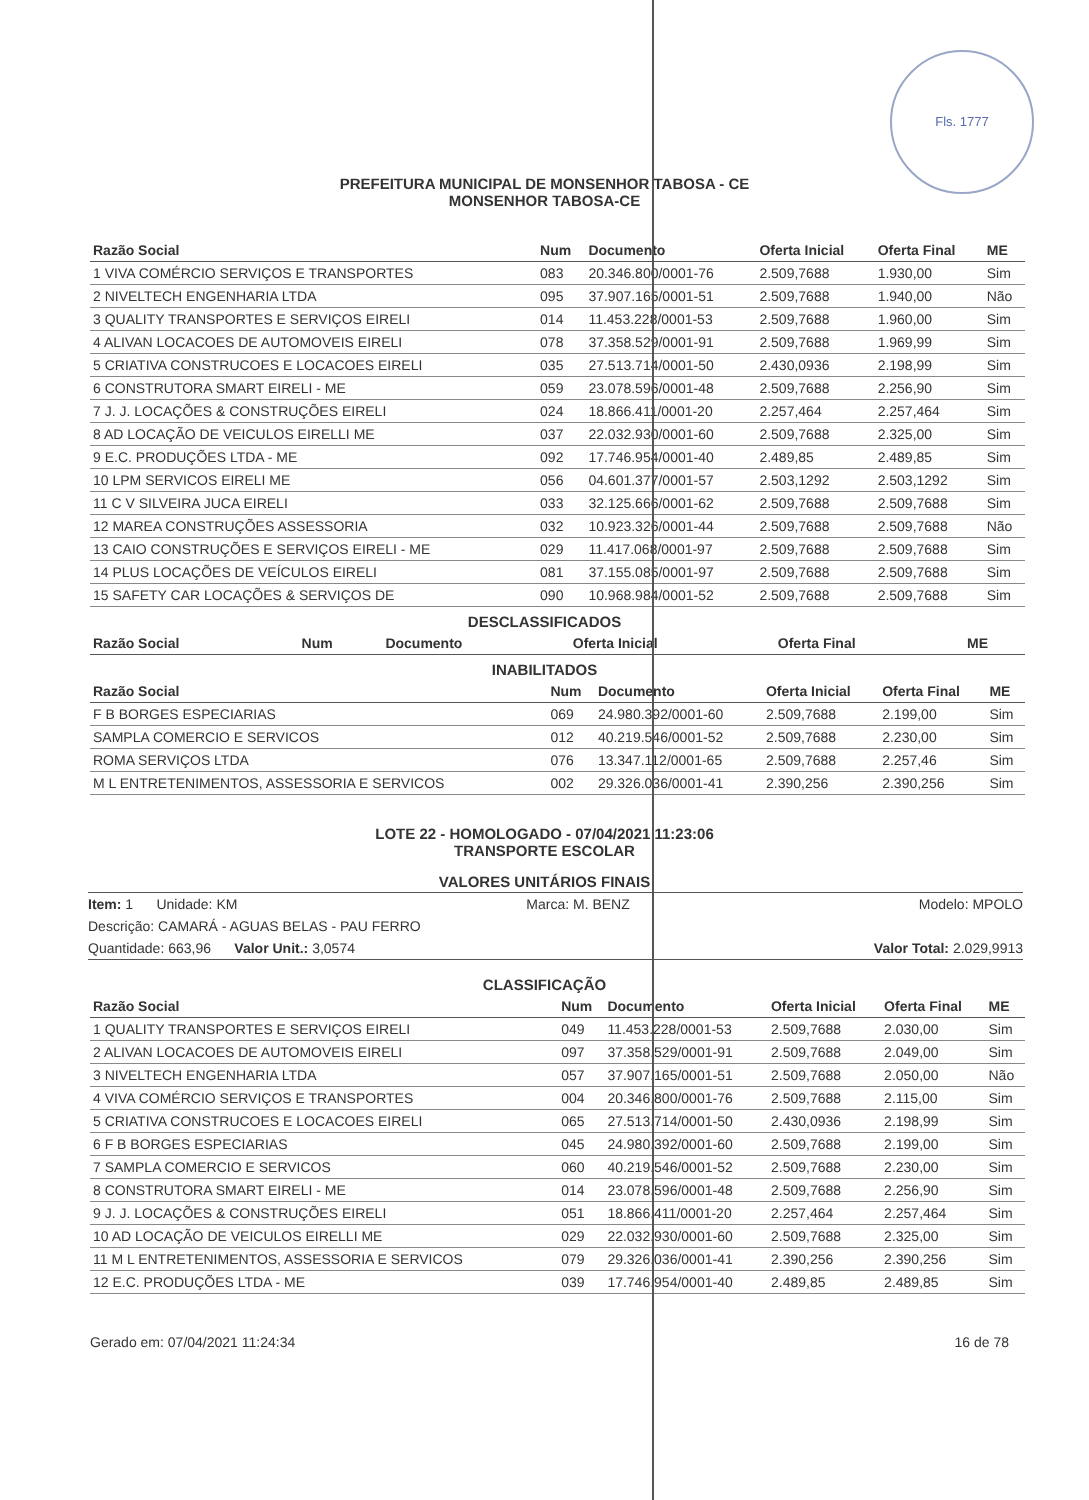Fls. 1777
PREFEITURA MUNICIPAL DE MONSENHOR TABOSA - CE
MONSENHOR TABOSA-CE
| Razão Social | Num | Documento | Oferta Inicial | Oferta Final | ME |
| --- | --- | --- | --- | --- | --- |
| 1 VIVA COMÉRCIO SERVIÇOS E TRANSPORTES | 083 | 20.346.800/0001-76 | 2.509,7688 | 1.930,00 | Sim |
| 2 NIVELTECH ENGENHARIA LTDA | 095 | 37.907.165/0001-51 | 2.509,7688 | 1.940,00 | Não |
| 3 QUALITY TRANSPORTES E SERVIÇOS EIRELI | 014 | 11.453.228/0001-53 | 2.509,7688 | 1.960,00 | Sim |
| 4 ALIVAN LOCACOES DE AUTOMOVEIS EIRELI | 078 | 37.358.529/0001-91 | 2.509,7688 | 1.969,99 | Sim |
| 5 CRIATIVA CONSTRUCOES E LOCACOES EIRELI | 035 | 27.513.714/0001-50 | 2.430,0936 | 2.198,99 | Sim |
| 6 CONSTRUTORA SMART EIRELI - ME | 059 | 23.078.596/0001-48 | 2.509,7688 | 2.256,90 | Sim |
| 7 J. J. LOCAÇÕES & CONSTRUÇÕES EIRELI | 024 | 18.866.411/0001-20 | 2.257,464 | 2.257,464 | Sim |
| 8 AD LOCAÇÃO DE VEICULOS EIRELLI ME | 037 | 22.032.930/0001-60 | 2.509,7688 | 2.325,00 | Sim |
| 9 E.C. PRODUÇÕES LTDA - ME | 092 | 17.746.954/0001-40 | 2.489,85 | 2.489,85 | Sim |
| 10 LPM SERVICOS EIRELI ME | 056 | 04.601.377/0001-57 | 2.503,1292 | 2.503,1292 | Sim |
| 11 C V SILVEIRA JUCA EIRELI | 033 | 32.125.666/0001-62 | 2.509,7688 | 2.509,7688 | Sim |
| 12 MAREA CONSTRUÇÕES ASSESSORIA | 032 | 10.923.326/0001-44 | 2.509,7688 | 2.509,7688 | Não |
| 13 CAIO CONSTRUÇÕES E SERVIÇOS EIRELI - ME | 029 | 11.417.068/0001-97 | 2.509,7688 | 2.509,7688 | Sim |
| 14 PLUS LOCAÇÕES DE VEÍCULOS EIRELI | 081 | 37.155.085/0001-97 | 2.509,7688 | 2.509,7688 | Sim |
| 15 SAFETY CAR LOCAÇÕES & SERVIÇOS DE | 090 | 10.968.984/0001-52 | 2.509,7688 | 2.509,7688 | Sim |
DESCLASSIFICADOS
| Razão Social | Num | Documento | Oferta Inicial | Oferta Final | ME |
| --- | --- | --- | --- | --- | --- |
INABILITADOS
| Razão Social | Num | Documento | Oferta Inicial | Oferta Final | ME |
| --- | --- | --- | --- | --- | --- |
| F B BORGES ESPECIARIAS | 069 | 24.980.392/0001-60 | 2.509,7688 | 2.199,00 | Sim |
| SAMPLA COMERCIO E SERVICOS | 012 | 40.219.546/0001-52 | 2.509,7688 | 2.230,00 | Sim |
| ROMA SERVIÇOS LTDA | 076 | 13.347.112/0001-65 | 2.509,7688 | 2.257,46 | Sim |
| M L ENTRETENIMENTOS, ASSESSORIA E SERVICOS | 002 | 29.326.036/0001-41 | 2.390,256 | 2.390,256 | Sim |
LOTE 22 - HOMOLOGADO - 07/04/2021 11:23:06
TRANSPORTE ESCOLAR
VALORES UNITÁRIOS FINAIS
Item: 1 Unidade: KM Marca: M. BENZ Modelo: MPOLO
Descrição: CAMARÁ - AGUAS BELAS - PAU FERRO
Quantidade: 663,96 Valor Unit.: 3,0574 Valor Total: 2.029,9913
CLASSIFICAÇÃO
| Razão Social | Num | Documento | Oferta Inicial | Oferta Final | ME |
| --- | --- | --- | --- | --- | --- |
| 1 QUALITY TRANSPORTES E SERVIÇOS EIRELI | 049 | 11.453.228/0001-53 | 2.509,7688 | 2.030,00 | Sim |
| 2 ALIVAN LOCACOES DE AUTOMOVEIS EIRELI | 097 | 37.358.529/0001-91 | 2.509,7688 | 2.049,00 | Sim |
| 3 NIVELTECH ENGENHARIA LTDA | 057 | 37.907.165/0001-51 | 2.509,7688 | 2.050,00 | Não |
| 4 VIVA COMÉRCIO SERVIÇOS E TRANSPORTES | 004 | 20.346.800/0001-76 | 2.509,7688 | 2.115,00 | Sim |
| 5 CRIATIVA CONSTRUCOES E LOCACOES EIRELI | 065 | 27.513.714/0001-50 | 2.430,0936 | 2.198,99 | Sim |
| 6 F B BORGES ESPECIARIAS | 045 | 24.980.392/0001-60 | 2.509,7688 | 2.199,00 | Sim |
| 7 SAMPLA COMERCIO E SERVICOS | 060 | 40.219.546/0001-52 | 2.509,7688 | 2.230,00 | Sim |
| 8 CONSTRUTORA SMART EIRELI - ME | 014 | 23.078.596/0001-48 | 2.509,7688 | 2.256,90 | Sim |
| 9 J. J. LOCAÇÕES & CONSTRUÇÕES EIRELI | 051 | 18.866.411/0001-20 | 2.257,464 | 2.257,464 | Sim |
| 10 AD LOCAÇÃO DE VEICULOS EIRELLI ME | 029 | 22.032.930/0001-60 | 2.509,7688 | 2.325,00 | Sim |
| 11 M L ENTRETENIMENTOS, ASSESSORIA E SERVICOS | 079 | 29.326.036/0001-41 | 2.390,256 | 2.390,256 | Sim |
| 12 E.C. PRODUÇÕES LTDA - ME | 039 | 17.746.954/0001-40 | 2.489,85 | 2.489,85 | Sim |
Gerado em: 07/04/2021 11:24:34 16 de 78